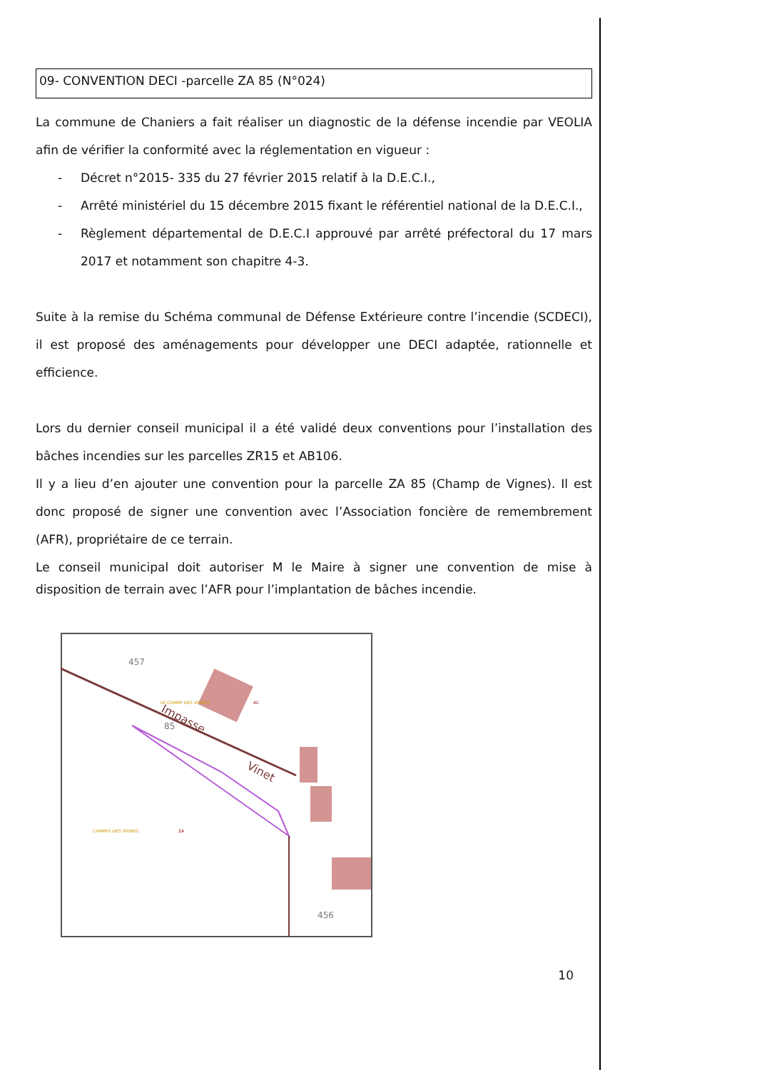09- CONVENTION DECI -parcelle ZA 85 (N°024)
La commune de Chaniers a fait réaliser un diagnostic de la défense incendie par VEOLIA afin de vérifier la conformité avec la réglementation en vigueur :
- Décret n°2015- 335 du 27 février 2015 relatif à la D.E.C.I.,
- Arrêté ministériel du 15 décembre 2015 fixant le référentiel national de la D.E.C.I.,
- Règlement départemental de D.E.C.I approuvé par arrêté préfectoral du 17 mars 2017 et notamment son chapitre 4-3.
Suite à la remise du Schéma communal de Défense Extérieure contre l’incendie (SCDECI), il est proposé des aménagements pour développer une DECI adaptée, rationnelle et efficience.
Lors du dernier conseil municipal il a été validé deux conventions pour l’installation des bâches incendies sur les parcelles ZR15 et AB106.
Il y a lieu d’en ajouter une convention pour la parcelle ZA 85 (Champ de Vignes). Il est donc proposé de signer une convention avec l’Association foncière de remembrement (AFR), propriétaire de ce terrain.
Le conseil municipal doit autoriser M le Maire à signer une convention de mise à disposition de terrain avec l’AFR pour l’implantation de bâches incendie.
457
85
456
LE CHAMP DES VIGNES
CHAMPS DES VIGNES
ZA
AC
Impasse
Vinet
10